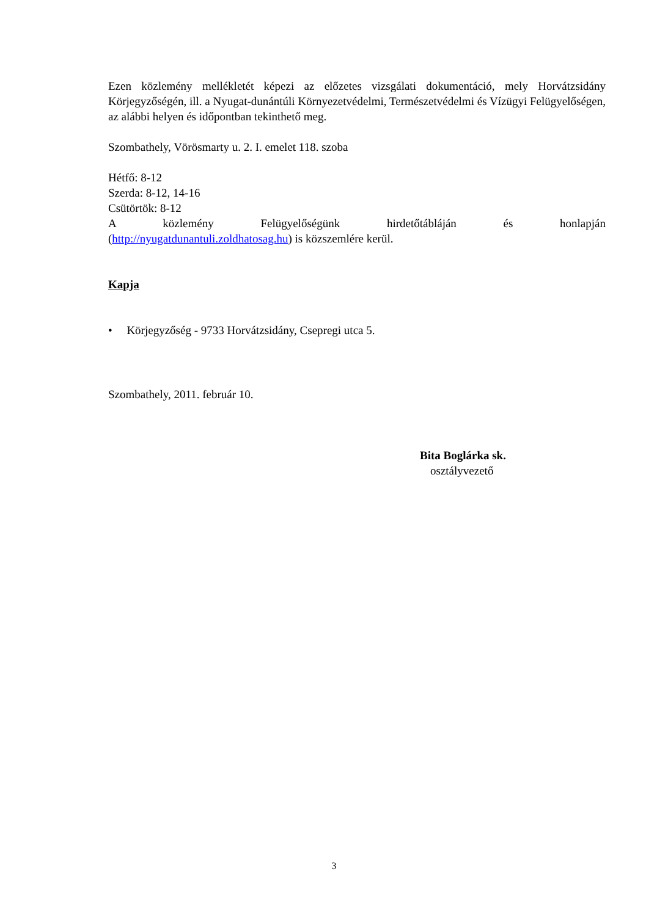Ezen közlemény mellékletét képezi az előzetes vizsgálati dokumentáció, mely Horvátzsidány Körjegyzőségén, ill. a Nyugat-dunántúli Környezetvédelmi, Természetvédelmi és Vízügyi Felügyelőségen, az alábbi helyen és időpontban tekinthető meg.
Szombathely, Vörösmarty u. 2. I. emelet 118. szoba
Hétfő: 8-12
Szerda: 8-12, 14-16
Csütörtök: 8-12
A közlemény Felügyelőségünk hirdetőtábláján és honlapján
(http://nyugatdunantuli.zoldhatosag.hu) is közszemlére kerül.
Kapja
• Körjegyzőség - 9733 Horvátzsidány, Csepregi utca 5.
Szombathely, 2011. február 10.
Bita Boglárka sk.
osztályvezető
3